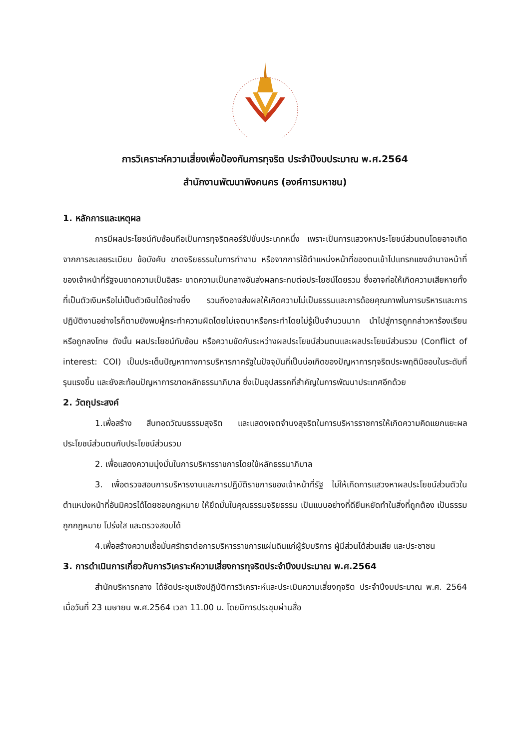การวิเคราะห์ความเสี่ยงเพื่อป้องกันการทุจริต ประจำปีงบประมาณ พ.ศ.2564
สำนักงานพัฒนาพิงคนคร (องค์การมหาชน)
1. หลักการและเหตุผล
การมีผลประโยชน์ทับซ้อนถือเป็นการทุจริตคอร์รัปชั่นประเภทหนึ่ง เพราะเป็นการแสวงหาประโยชน์ส่วนตนโดยอาจเกิดจากการละเลยระเบียบ ข้อบังคับ ขาดจริยธรรมในการทำงาน หรือจากการใช้ตำแหน่งหน้าที่ของตนเข้าไปแทรกแซงอำนาจหน้าที่ของเจ้าหน้าที่รัฐจนขาดความเป็นอิสระ ขาดความเป็นกลางอันส่งผลกระทบต่อประโยชน์โดยรวม ซึ่งอาจก่อให้เกิดความเสียหายทั้งที่เป็นตัวเงินหรือไม่เป็นตัวเงินได้อย่างยิ่ง รวมถึงอาจส่งผลให้เกิดความไม่เป็นธรรมและการด้อยคุณภาพในการบริหารและการปฏิบัติงานอย่างไรก็ตามยังพบผู้กระทำความผิดโดยไม่เจตนาหรือกระทำโดยไม่รู้เป็นจำนวนมาก นำไปสู่การถูกกล่าวหาร้องเรียนหรือถูกลงโทษ ดังนั้น ผลประโยชน์ทับซ้อน หรือความขัดกันระหว่างผลประโยชน์ส่วนตนและผลประโยชน์ส่วนรวม (Conflict of interest: COI) เป็นประเด็นปัญหาทางการบริหารภาครัฐในปัจจุบันที่เป็นบ่อเกิดของปัญหาการทุจริตประพฤติมิชอบในระดับที่รุนแรงขึ้น และยังสะท้อนปัญหาการขาดหลักธรรมาภิบาล ซึ่งเป็นอุปสรรคที่สำคัญในการพัฒนาประเทศอีกด้วย
2. วัตถุประสงค์
1.เพื่อสร้าง สืบทอดวัฒนธรรมสุจริต และแสดงเจตจำนงสุจริตในการบริหารราชการให้เกิดความคิดแยกแยะผลประโยชน์ส่วนตนกับประโยชน์ส่วนรวม
2. เพื่อแสดงความมุ่งมั่นในการบริหารราชการโดยใช้หลักธรรมาภิบาล
3. เพื่อตรวจสอบการบริหารงานและการปฏิบัติราชการของเจ้าหน้าที่รัฐ ไม่ให้เกิดการแสวงหาผลประโยชน์ส่วนตัวในตำแหน่งหน้าที่อันมิควรได้โดยชอบกฎหมาย ให้ยึดมั่นในคุณธรรมจริยธรรม เป็นแบบอย่างที่ดียืนหยัดทำในสิ่งที่ถูกต้อง เป็นธรรม ถูกกฎหมาย โปร่งใส และตรวจสอบได้
4.เพื่อสร้างความเชื่อมั่นศรัทธาต่อการบริหารราชการแผ่นดินแก่ผู้รับบริการ ผู้มีส่วนได้ส่วนเสีย และประชาชน
3. การดำเนินการเกี่ยวกับการวิเคราะห์ความเสี่ยงการทุจริตประจำปีงบประมาณ พ.ศ.2564
สำนักบริหารกลาง ได้จัดประชุมเชิงปฏิบัติการวิเคราะห์และประเมินความเสี่ยงทุจริต ประจำปีงบประมาณ พ.ศ. 2564 เมื่อวันที่ 23 เมษายน พ.ศ.2564 เวลา 11.00 น. โดยมีการประชุมผ่านสื่อ